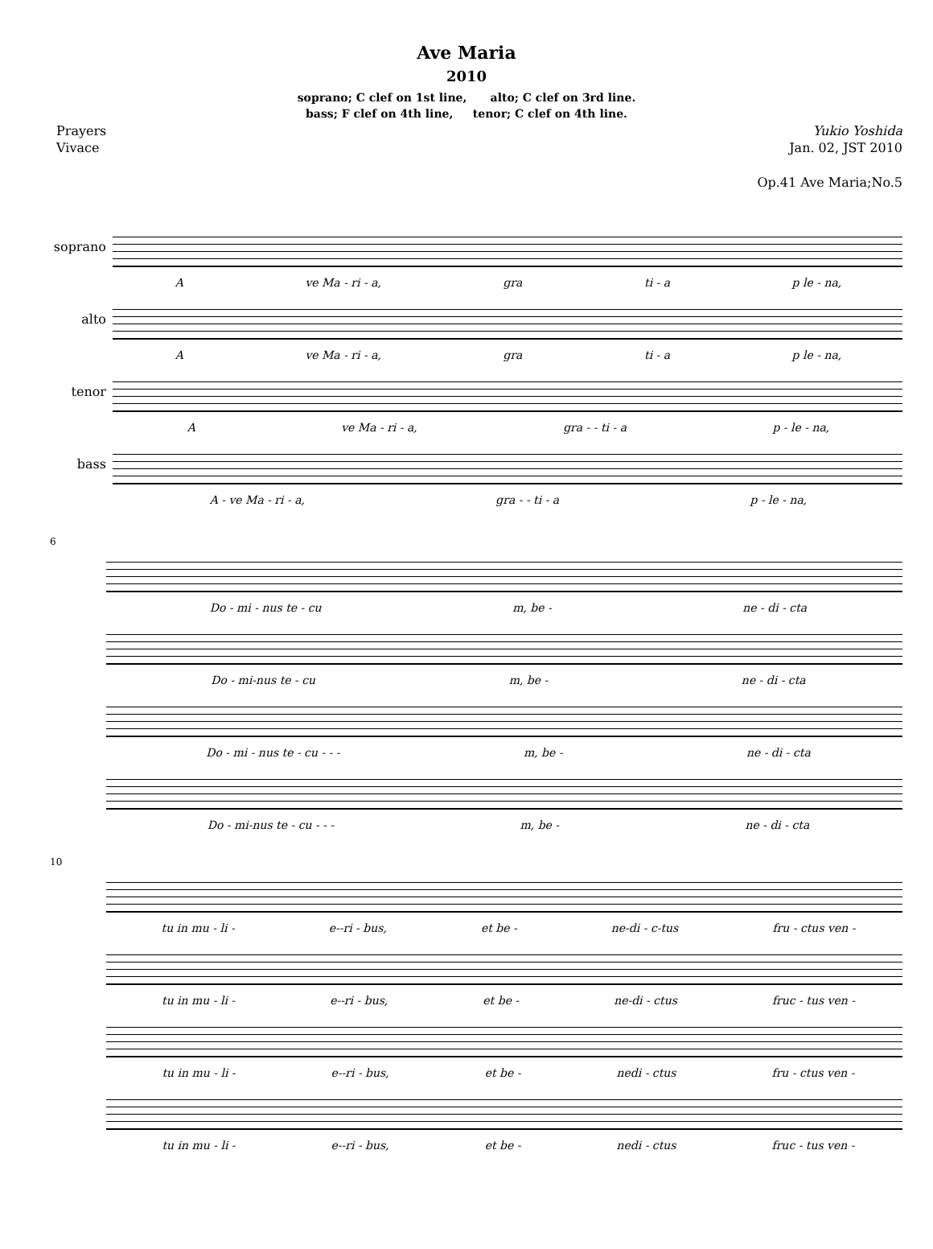Ave Maria
2010
soprano; C clef on 1st line, alto; C clef on 3rd line.
bass; F clef on 4th line, tenor; C clef on 4th line.
Prayers Yukio Yoshida
Vivace Jan. 02, JST 2010
Op.41 Ave Maria;No.5
soprano
Ave Ma - ri - a, gra ti - a p le - na,
alto
Ave Ma - ri - a, gra ti - a p le - na,
tenor
Ave Ma - ri - a, gra - - ti - a p - le - na,
bass
A - ve Ma - ri - a, gra - - ti - a p - le - na,
6
Do - mi - nus te - cu m, be - ne - di - cta
Do - mi-nus te - cu m, be - ne - di - cta
Do - mi - nus te - cu - - - m, be - ne - di - cta
Do - mi-nus te - cu - - - m, be - ne - di - cta
10
tu in mu - li - e--ri - bus, et be - ne-di - c-tus fru - ctus ven -
tu in mu - li - e--ri - bus, et be - ne-di - ctus fruc - tus ven -
tu in mu - li - e--ri - bus, et be - nedi - ctus fru - ctus ven -
tu in mu - li - e--ri - bus, et be - nedi - ctus fruc - tus ven -